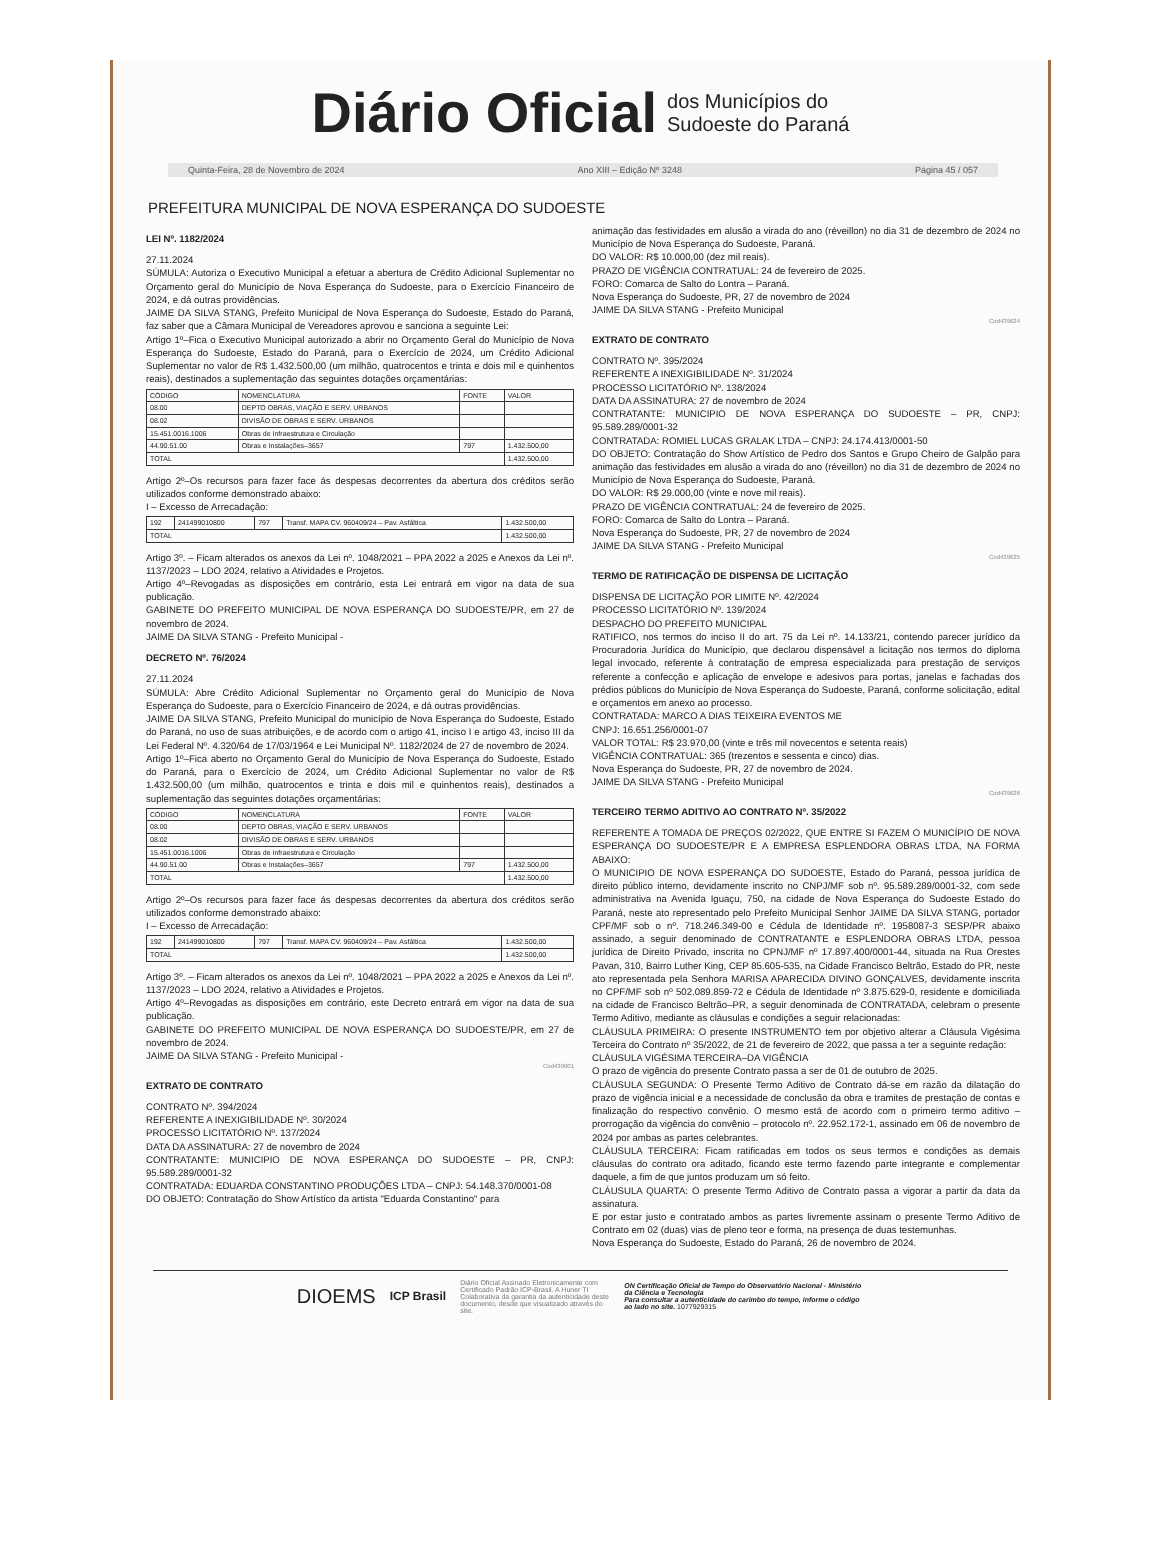Diário Oficial dos Municípios do
Sudoeste do Paraná
Quinta-Feira, 28 de Novembro de 2024 Ano XIII – Edição Nº 3248 Página 45 / 057
PREFEITURA MUNICIPAL DE NOVA ESPERANÇA DO SUDOESTE
LEI Nº. 1182/2024
27.11.2024
SÚMULA: Autoriza o Executivo Municipal a efetuar a abertura de Crédito Adicional Suplementar no Orçamento geral do Município de Nova Esperança do Sudoeste, para o Exercício Financeiro de 2024, e dá outras providências.
JAIME DA SILVA STANG, Prefeito Municipal de Nova Esperança do Sudoeste, Estado do Paraná, faz saber que a Câmara Municipal de Vereadores aprovou e sanciona a seguinte Lei:
Artigo 1º–Fica o Executivo Municipal autorizado a abrir no Orçamento Geral do Município de Nova Esperança do Sudoeste, Estado do Paraná, para o Exercício de 2024, um Crédito Adicional Suplementar no valor de R$ 1.432.500,00 (um milhão, quatrocentos e trinta e dois mil e quinhentos reais), destinados a suplementação das seguintes dotações orçamentárias:
| CÓDIGO | NOMENCLATURA | FONTE | VALOR |
| --- | --- | --- | --- |
| 08.00 | DEPTO OBRAS, VIAÇÃO E SERV. URBANOS | | |
| 08.02 | DIVISÃO DE OBRAS E SERV. URBANOS | | |
| 15.451.0016.1006 | Obras de Infraestrutura e Circulação | | |
| 44.90.51.00 | Obras e Instalações–3657 | 797 | 1.432.500,00 |
| TOTAL | | | 1.432.500,00 |
Artigo 2º–Os recursos para fazer face ás despesas decorrentes da abertura dos créditos serão utilizados conforme demonstrado abaixo:
I – Excesso de Arrecadação:
| 192 | 241499010800 | 797 | Transf. MAPA CV. 960409/24 – Pav. Asfáltica | 1.432.500,00 |
| TOTAL | | | | 1.432.500,00 |
Artigo 3º. – Ficam alterados os anexos da Lei nº. 1048/2021 – PPA 2022 a 2025 e Anexos da Lei nº. 1137/2023 – LDO 2024, relativo a Atividades e Projetos.
Artigo 4º–Revogadas as disposições em contrário, esta Lei entrará em vigor na data de sua publicação.
GABINETE DO PREFEITO MUNICIPAL DE NOVA ESPERANÇA DO SUDOESTE/PR, em 27 de novembro de 2024.
JAIME DA SILVA STANG - Prefeito Municipal -
DECRETO Nº. 76/2024
27.11.2024
SÚMULA: Abre Crédito Adicional Suplementar no Orçamento geral do Município de Nova Esperança do Sudoeste, para o Exercício Financeiro de 2024, e dá outras providências.
JAIME DA SILVA STANG, Prefeito Municipal do município de Nova Esperança do Sudoeste, Estado do Paraná, no uso de suas atribuições, e de acordo com o artigo 41, inciso I e artigo 43, inciso III da Lei Federal Nº. 4.320/64 de 17/03/1964 e Lei Municipal Nº. 1182/2024 de 27 de novembro de 2024.
Artigo 1º–Fica aberto no Orçamento Geral do Município de Nova Esperança do Sudoeste, Estado do Paraná, para o Exercício de 2024, um Crédito Adicional Suplementar no valor de R$ 1.432.500,00 (um milhão, quatrocentos e trinta e dois mil e quinhentos reais), destinados a suplementação das seguintes dotações orçamentárias:
| CÓDIGO | NOMENCLATURA | FONTE | VALOR |
| --- | --- | --- | --- |
| 08.00 | DEPTO OBRAS, VIAÇÃO E SERV. URBANOS | | |
| 08.02 | DIVISÃO DE OBRAS E SERV. URBANOS | | |
| 15.451.0016.1006 | Obras de Infraestrutura e Circulação | | |
| 44.90.51.00 | Obras e Instalações–3657 | 797 | 1.432.500,00 |
| TOTAL | | | 1.432.500,00 |
Artigo 2º–Os recursos para fazer face ás despesas decorrentes da abertura dos créditos serão utilizados conforme demonstrado abaixo:
I – Excesso de Arrecadação:
| 192 | 241499010800 | 797 | Transf. MAPA CV. 960409/24 – Pav. Asfáltica | 1.432.500,00 |
| TOTAL | | | | 1.432.500,00 |
Artigo 3º. – Ficam alterados os anexos da Lei nº. 1048/2021 – PPA 2022 a 2025 e Anexos da Lei nº. 1137/2023 – LDO 2024, relativo a Atividades e Projetos.
Artigo 4º–Revogadas as disposições em contrário, este Decreto entrará em vigor na data de sua publicação.
GABINETE DO PREFEITO MUNICIPAL DE NOVA ESPERANÇA DO SUDOESTE/PR, em 27 de novembro de 2024.
JAIME DA SILVA STANG - Prefeito Municipal -
Cod439601
EXTRATO DE CONTRATO
CONTRATO Nº. 394/2024
REFERENTE A INEXIGIBILIDADE Nº. 30/2024
PROCESSO LICITATÓRIO Nº. 137/2024
DATA DA ASSINATURA: 27 de novembro de 2024
CONTRATANTE: MUNICIPIO DE NOVA ESPERANÇA DO SUDOESTE – PR, CNPJ: 95.589.289/0001-32
CONTRATADA: EDUARDA CONSTANTINO PRODUÇÕES LTDA – CNPJ: 54.148.370/0001-08
DO OBJETO: Contratação do Show Artístico da artista "Eduarda Constantino" para
animação das festividades em alusão a virada do ano (réveillon) no dia 31 de dezembro de 2024 no Município de Nova Esperança do Sudoeste, Paraná.
DO VALOR: R$ 10.000,00 (dez mil reais).
PRAZO DE VIGÊNCIA CONTRATUAL: 24 de fevereiro de 2025.
FORO: Comarca de Salto do Lontra – Paraná.
Nova Esperança do Sudoeste, PR, 27 de novembro de 2024
JAIME DA SILVA STANG - Prefeito Municipal
Cod439624
EXTRATO DE CONTRATO
CONTRATO Nº. 395/2024
REFERENTE A INEXIGIBILIDADE Nº. 31/2024
PROCESSO LICITATÓRIO Nº. 138/2024
DATA DA ASSINATURA: 27 de novembro de 2024
CONTRATANTE: MUNICIPIO DE NOVA ESPERANÇA DO SUDOESTE – PR, CNPJ: 95.589.289/0001-32
CONTRATADA: ROMIEL LUCAS GRALAK LTDA – CNPJ: 24.174.413/0001-50
DO OBJETO: Contratação do Show Artístico de Pedro dos Santos e Grupo Cheiro de Galpão para animação das festividades em alusão a virada do ano (réveillon) no dia 31 de dezembro de 2024 no Município de Nova Esperança do Sudoeste, Paraná.
DO VALOR: R$ 29.000,00 (vinte e nove mil reais).
PRAZO DE VIGÊNCIA CONTRATUAL: 24 de fevereiro de 2025.
FORO: Comarca de Salto do Lontra – Paraná.
Nova Esperança do Sudoeste, PR, 27 de novembro de 2024
JAIME DA SILVA STANG - Prefeito Municipal
Cod439625
TERMO DE RATIFICAÇÃO DE DISPENSA DE LICITAÇÃO
DISPENSA DE LICITAÇÃO POR LIMITE Nº. 42/2024
PROCESSO LICITATÓRIO Nº. 139/2024
DESPACHO DO PREFEITO MUNICIPAL
RATIFICO, nos termos do inciso II do art. 75 da Lei nº. 14.133/21, contendo parecer jurídico da Procuradoria Jurídica do Município, que declarou dispensável a licitação nos termos do diploma legal invocado, referente à contratação de empresa especializada para prestação de serviços referente a confecção e aplicação de envelope e adesivos para portas, janelas e fachadas dos prédios públicos do Município de Nova Esperança do Sudoeste, Paraná, conforme solicitação, edital e orçamentos em anexo ao processo.
CONTRATADA: MARCO A DIAS TEIXEIRA EVENTOS ME
CNPJ: 16.651.256/0001-07
VALOR TOTAL: R$ 23.970,00 (vinte e três mil novecentos e setenta reais)
VIGÊNCIA CONTRATUAL: 365 (trezentos e sessenta e cinco) dias.
Nova Esperança do Sudoeste, PR, 27 de novembro de 2024.
JAIME DA SILVA STANG - Prefeito Municipal
Cod439626
TERCEIRO TERMO ADITIVO AO CONTRATO Nº. 35/2022
REFERENTE A TOMADA DE PREÇOS 02/2022, QUE ENTRE SI FAZEM O MUNICÍPIO DE NOVA ESPERANÇA DO SUDOESTE/PR E A EMPRESA ESPLENDORA OBRAS LTDA, NA FORMA ABAIXO:
O MUNICIPIO DE NOVA ESPERANÇA DO SUDOESTE, Estado do Paraná, pessoa jurídica de direito público interno, devidamente inscrito no CNPJ/MF sob nº. 95.589.289/0001-32, com sede administrativa na Avenida Iguaçu, 750, na cidade de Nova Esperança do Sudoeste Estado do Paraná, neste ato representado pelo Prefeito Municipal Senhor JAIME DA SILVA STANG, portador CPF/MF sob o nº. 718.246.349-00 e Cédula de Identidade nº. 1958087-3 SESP/PR abaixo assinado, a seguir denominado de CONTRATANTE e ESPLENDORA OBRAS LTDA, pessoa jurídica de Direito Privado, inscrita no CPNJ/MF nº 17.897.400/0001-44, situada na Rua Orestes Pavan, 310, Bairro Luther King, CEP 85.605-535, na Cidade Francisco Beltrão, Estado do PR, neste ato representada pela Senhora MARISA APARECIDA DIVINO GONÇALVES, devidamente inscrita no CPF/MF sob nº 502.089.859-72 e Cédula de Identidade nº 3.875.629-0, residente e domiciliada na cidade de Francisco Beltrão–PR, a seguir denominada de CONTRATADA, celebram o presente Termo Aditivo, mediante as cláusulas e condições a seguir relacionadas:
CLÁUSULA PRIMEIRA: O presente INSTRUMENTO tem por objetivo alterar a Cláusula Vigésima Terceira do Contrato nº 35/2022, de 21 de fevereiro de 2022, que passa a ter a seguinte redação:
CLÁUSULA VIGÉSIMA TERCEIRA–DA VIGÊNCIA
O prazo de vigência do presente Contrato passa a ser de 01 de outubro de 2025.
CLÁUSULA SEGUNDA: O Presente Termo Aditivo de Contrato dá-se em razão da dilatação do prazo de vigência inicial e a necessidade de conclusão da obra e tramites de prestação de contas e finalização do respectivo convênio. O mesmo está de acordo com o primeiro termo aditivo – prorrogação da vigência do convênio – protocolo nº. 22.952.172-1, assinado em 06 de novembro de 2024 por ambas as partes celebrantes.
CLÁUSULA TERCEIRA: Ficam ratificadas em todos os seus termos e condições as demais cláusulas do contrato ora aditado, ficando este termo fazendo parte integrante e complementar daquele, a fim de que juntos produzam um só feito.
CLÁUSULA QUARTA: O presente Termo Aditivo de Contrato passa a vigorar a partir da data da assinatura.
E por estar justo e contratado ambos as partes livremente assinam o presente Termo Aditivo de Contrato em 02 (duas) vias de pleno teor e forma, na presença de duas testemunhas.
Nova Esperança do Sudoeste, Estado do Paraná, 26 de novembro de 2024.
DIOEMS ICP Brasil Diário Oficial Assinado Eletronicamente com Certificado Padrão ICP-Brasil. A Huner TI Colaborativa da garantia da autenticidade deste documento, desde que visualizado através do site. ON Certificação Oficial de Tempo do Observatório Nacional - Ministério da Ciência e Tecnologia
Para consultar a autenticidade do carimbo do tempo, informe o código ao lado no site. 1077929315